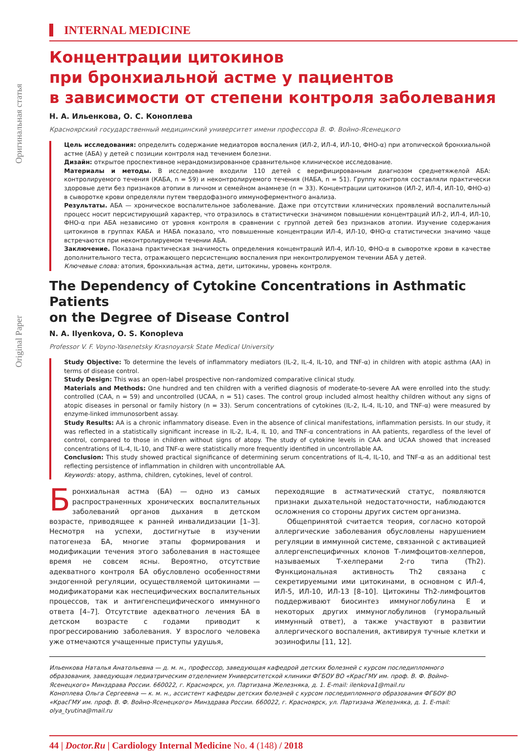Оригинальная статья
Original Paper
INTERNAL MEDICINE
Концентрации цитокинов
при бронхиальной астме у пациентов
в зависимости от степени контроля заболевания
Н. А. Ильенкова, О. С. Коноплева
Красноярский государственный медицинский университет имени профессора В. Ф. Войно-Ясенецкого
Цель исследования: определить содержание медиаторов воспаления (ИЛ-2, ИЛ-4, ИЛ-10, ФНО-α) при атопической бронхиальной астме (АБА) у детей с позиции контроля над течением болезни.
Дизайн: открытое проспективное нерандомизированное сравнительное клиническое исследование.
Материалы и методы. В исследование входили 110 детей с верифицированным диагнозом среднетяжелой АБА: контролируемого течения (КАБА, n = 59) и неконтролируемого течения (НАБА, n = 51). Группу контроля составляли практически здоровые дети без признаков атопии в личном и семейном анамнезе (n = 33). Концентрации цитокинов (ИЛ-2, ИЛ-4, ИЛ-10, ФНО-α) в сыворотке крови определяли путем твердофазного иммуноферментного анализа.
Результаты. АБА — хроническое воспалительное заболевание. Даже при отсутствии клинических проявлений воспалительный процесс носит персистирующий характер, что отразилось в статистически значимом повышении концентраций ИЛ-2, ИЛ-4, ИЛ-10, ФНО-α при АБА независимо от уровня контроля в сравнении с группой детей без признаков атопии. Изучение содержания цитокинов в группах КАБА и НАБА показало, что повышенные концентрации ИЛ-4, ИЛ-10, ФНО-α статистически значимо чаще встречаются при неконтролируемом течении АБА.
Заключение. Показана практическая значимость определения концентраций ИЛ-4, ИЛ-10, ФНО-α в сыворотке крови в качестве дополнительного теста, отражающего персистенцию воспаления при неконтролируемом течении АБА у детей.
Ключевые слова: атопия, бронхиальная астма, дети, цитокины, уровень контроля.
The Dependency of Cytokine Concentrations in Asthmatic Patients
on the Degree of Disease Control
N. A. Ilyenkova, O. S. Konopleva
Professor V. F. Voyno-Yasenetsky Krasnoyarsk State Medical University
Study Objective: To determine the levels of inflammatory mediators (IL-2, IL-4, IL-10, and TNF-α) in children with atopic asthma (AA) in terms of disease control.
Study Design: This was an open-label prospective non-randomized comparative clinical study.
Materials and Methods: One hundred and ten children with a verified diagnosis of moderate-to-severe AA were enrolled into the study: controlled (CAA, n = 59) and uncontrolled (UCAA, n = 51) cases. The control group included almost healthy children without any signs of atopic diseases in personal or family history (n = 33). Serum concentrations of cytokines (IL-2, IL-4, IL-10, and TNF-α) were measured by enzyme-linked immunosorbent assay.
Study Results: AA is a chronic inflammatory disease. Even in the absence of clinical manifestations, inflammation persists. In our study, it was reflected in a statistically significant increase in IL-2, IL-4, IL 10, and TNF-α concentrations in AA patients, regardless of the level of control, compared to those in children without signs of atopy. The study of cytokine levels in CAA and UCAA showed that increased concentrations of IL-4, IL-10, and TNF-α were statistically more frequently identified in uncontrollable AA.
Conclusion: This study showed practical significance of determining serum concentrations of IL-4, IL-10, and TNF-α as an additional test reflecting persistence of inflammation in children with uncontrollable AA.
Keywords: atopy, asthma, children, cytokines, level of control.
Бронхиальная астма (БА) — одно из самых распространенных хронических воспалительных заболеваний органов дыхания в детском возрасте, приводящее к ранней инвалидизации [1–3]. Несмотря на успехи, достигнутые в изучении патогенеза БА, многие этапы формирования и модификации течения этого заболевания в настоящее время не совсем ясны. Вероятно, отсутствие адекватного контроля БА обусловлено особенностями эндогенной регуляции, осуществляемой цитокинами — модификаторами как неспецифических воспалительных процессов, так и антигенспецифического иммунного ответа [4–7]. Отсутствие адекватного лечения БА в детском возрасте с годами приводит к прогрессированию заболевания. У взрослого человека уже отмечаются учащенные приступы удушья,
переходящие в астматический статус, появляются признаки дыхательной недостаточности, наблюдаются осложнения со стороны других систем организма.
Общепринятой считается теория, согласно которой аллергические заболевания обусловлены нарушением регуляции в иммунной системе, связанной с активацией аллергенспецифичных клонов Т-лимфоцитов-хелперов, называемых Т-хелперами 2-го типа (Th2). Функциональная активность Th2 связана с секретируемыми ими цитокинами, в основном с ИЛ-4, ИЛ-5, ИЛ-10, ИЛ-13 [8–10]. Цитокины Th2-лимфоцитов поддерживают биосинтез иммуноглобулина Е и некоторых других иммуноглобулинов (гуморальный иммунный ответ), а также участвуют в развитии аллергического воспаления, активируя тучные клетки и эозинофилы [11, 12].
Ильенкова Наталья Анатольевна — д. м. н., профессор, заведующая кафедрой детских болезней с курсом последипломного образования, заведующая педиатрическим отделением Университетской клиники ФГБОУ ВО «КрасГМУ им. проф. В. Ф. Войно-Ясенецкого» Минздрава России. 660022, г. Красноярск, ул. Партизана Железняка, д. 1. E-mail: ilenkova1@mail.ru
Коноплева Ольга Сергеевна — к. м. н., ассистент кафедры детских болезней с курсом последипломного образования ФГБОУ ВО «КрасГМУ им. проф. В. Ф. Войно-Ясенецкого» Минздрава России. 660022, г. Красноярск, ул. Партизана Железняка, д. 1. E-mail: olya_tyutina@mail.ru
44 | Doctor.Ru | Cardiology Internal Medicine No. 4 (148) / 2018